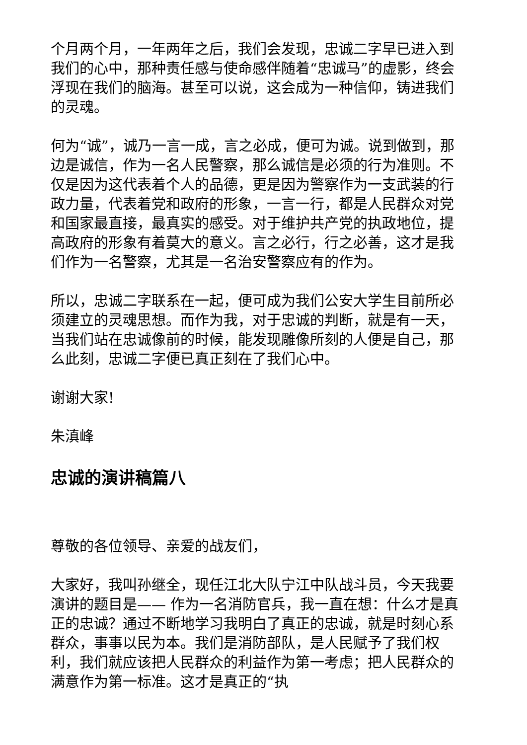个月两个月，一年两年之后，我们会发现，忠诚二字早已进入到我们的心中，那种责任感与使命感伴随着“忠诚马”的虚影，终会浮现在我们的脑海。甚至可以说，这会成为一种信仰，铸进我们的灵魂。
何为“诚”，诚乃一言一成，言之必成，便可为诚。说到做到，那边是诚信，作为一名人民警察，那么诚信是必须的行为准则。不仅是因为这代表着个人的品德，更是因为警察作为一支武装的行政力量，代表着党和政府的形象，一言一行，都是人民群众对党和国家最直接，最真实的感受。对于维护共产党的执政地位，提高政府的形象有着莫大的意义。言之必行，行之必善，这才是我们作为一名警察，尤其是一名治安警察应有的作为。
所以，忠诚二字联系在一起，便可成为我们公安大学生目前所必须建立的灵魂思想。而作为我，对于忠诚的判断，就是有一天，当我们站在忠诚像前的时候，能发现雕像所刻的人便是自己，那么此刻，忠诚二字便已真正刻在了我们心中。
谢谢大家!
朱滇峰
忠诚的演讲稿篇八
尊敬的各位领导、亲爱的战友们，
大家好，我叫孙继全，现任江北大队宁江中队战斗员，今天我要演讲的题目是—— 作为一名消防官兵，我一直在想：什么才是真正的忠诚？通过不断地学习我明白了真正的忠诚，就是时刻心系群众，事事以民为本。我们是消防部队，是人民赋予了我们权利，我们就应该把人民群众的利益作为第一考虑；把人民群众的满意作为第一标准。这才是真正的“执